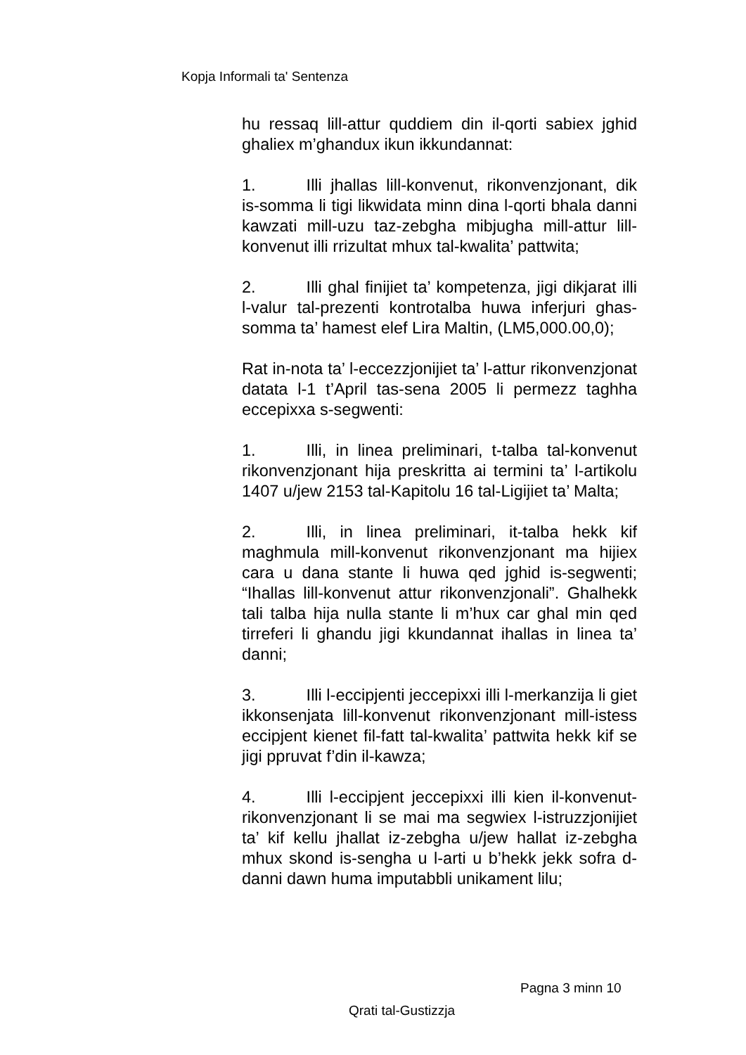Kopja Informali ta' Sentenza
hu ressaq lill-attur quddiem din il-qorti sabiex jghid ghaliex m’ghandux ikun ikkundannat:
1. Illi jhallas lill-konvenut, rikonvenzjonant, dik is-somma li tigi likwidata minn dina l-qorti bhala danni kawzati mill-uzu taz-zebgha mibjugha mill-attur lill-konvenut illi rrizultat mhux tal-kwalita’ pattwita;
2. Illi ghal finijiet ta’ kompetenza, jigi dikjarat illi l-valur tal-prezenti kontrotalba huwa inferjuri ghas-somma ta’ hamest elef Lira Maltin, (LM5,000.00,0);
Rat in-nota ta’ l-eccezzjonijiet ta’ l-attur rikonvenzjonat datata l-1 t’April tas-sena 2005 li permezz taghha eccepixxa s-segwenti:
1. Illi, in linea preliminari, t-talba tal-konvenut rikonvenzjonant hija preskritta ai termini ta’ l-artikolu 1407 u/jew 2153 tal-Kapitolu 16 tal-Ligijiet ta’ Malta;
2. Illi, in linea preliminari, it-talba hekk kif maghmula mill-konvenut rikonvenzjonant ma hijiex cara u dana stante li huwa qed jghid is-segwenti; “Ihallas lill-konvenut attur rikonvenzjonali”. Ghalhekk tali talba hija nulla stante li m’hux car ghal min qed tirreferi li ghandu jigi kkundannat ihallas in linea ta’ danni;
3. Illi l-eccipjenti jeccepixxi illi l-merkanzija li giet ikkonsenjata lill-konvenut rikonvenzjonant mill-istess eccipjent kienet fil-fatt tal-kwalita’ pattwita hekk kif se jigi ppruvat f’din il-kawza;
4. Illi l-eccipjent jeccepixxi illi kien il-konvenut-rikonvenzjonant li se mai ma segwiex l-istruzzjonijiet ta’ kif kellu jhallat iz-zebgha u/jew hallat iz-zebgha mhux skond is-sengha u l-arti u b’hekk jekk sofra d-danni dawn huma imputabbli unikament lilu;
Pagna 3 minn 10
Qrati tal-Gustizzja